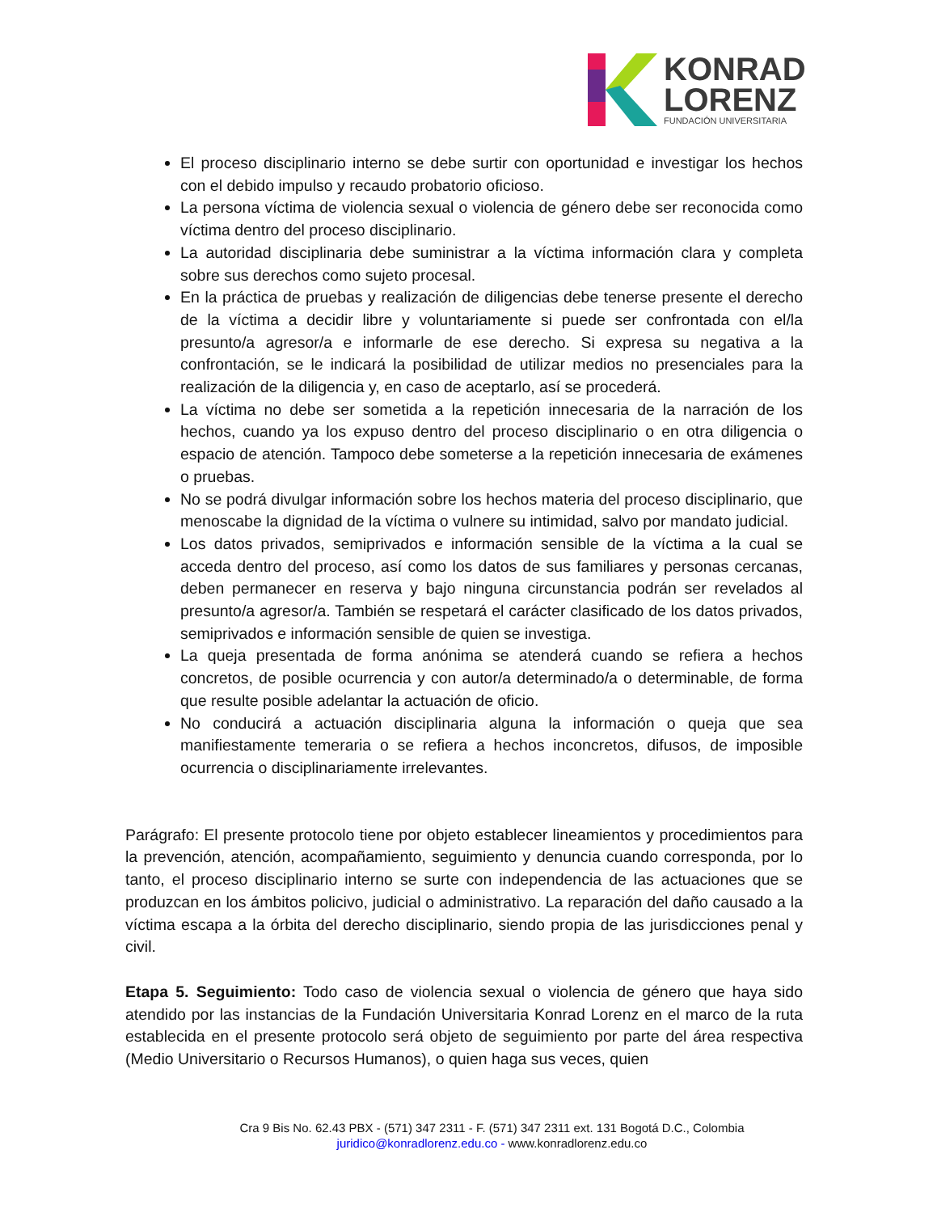KONRAD
LORENZ
FUNDACIÓN UNIVERSITARIA
El proceso disciplinario interno se debe surtir con oportunidad e investigar los hechos con el debido impulso y recaudo probatorio oficioso.
La persona víctima de violencia sexual o violencia de género debe ser reconocida como víctima dentro del proceso disciplinario.
La autoridad disciplinaria debe suministrar a la víctima información clara y completa sobre sus derechos como sujeto procesal.
En la práctica de pruebas y realización de diligencias debe tenerse presente el derecho de la víctima a decidir libre y voluntariamente si puede ser confrontada con el/la presunto/a agresor/a e informarle de ese derecho. Si expresa su negativa a la confrontación, se le indicará la posibilidad de utilizar medios no presenciales para la realización de la diligencia y, en caso de aceptarlo, así se procederá.
La víctima no debe ser sometida a la repetición innecesaria de la narración de los hechos, cuando ya los expuso dentro del proceso disciplinario o en otra diligencia o espacio de atención. Tampoco debe someterse a la repetición innecesaria de exámenes o pruebas.
No se podrá divulgar información sobre los hechos materia del proceso disciplinario, que menoscabe la dignidad de la víctima o vulnere su intimidad, salvo por mandato judicial.
Los datos privados, semiprivados e información sensible de la víctima a la cual se acceda dentro del proceso, así como los datos de sus familiares y personas cercanas, deben permanecer en reserva y bajo ninguna circunstancia podrán ser revelados al presunto/a agresor/a. También se respetará el carácter clasificado de los datos privados, semiprivados e información sensible de quien se investiga.
La queja presentada de forma anónima se atenderá cuando se refiera a hechos concretos, de posible ocurrencia y con autor/a determinado/a o determinable, de forma que resulte posible adelantar la actuación de oficio.
No conducirá a actuación disciplinaria alguna la información o queja que sea manifiestamente temeraria o se refiera a hechos inconcretos, difusos, de imposible ocurrencia o disciplinariamente irrelevantes.
Parágrafo: El presente protocolo tiene por objeto establecer lineamientos y procedimientos para la prevención, atención, acompañamiento, seguimiento y denuncia cuando corresponda, por lo tanto, el proceso disciplinario interno se surte con independencia de las actuaciones que se produzcan en los ámbitos policivo, judicial o administrativo. La reparación del daño causado a la víctima escapa a la órbita del derecho disciplinario, siendo propia de las jurisdicciones penal y civil.
Etapa 5. Seguimiento: Todo caso de violencia sexual o violencia de género que haya sido atendido por las instancias de la Fundación Universitaria Konrad Lorenz en el marco de la ruta establecida en el presente protocolo será objeto de seguimiento por parte del área respectiva (Medio Universitario o Recursos Humanos), o quien haga sus veces, quien
Cra 9 Bis No. 62.43 PBX - (571) 347 2311 - F. (571) 347 2311 ext. 131 Bogotá D.C., Colombia
juridico@konradlorenz.edu.co - www.konradlorenz.edu.co